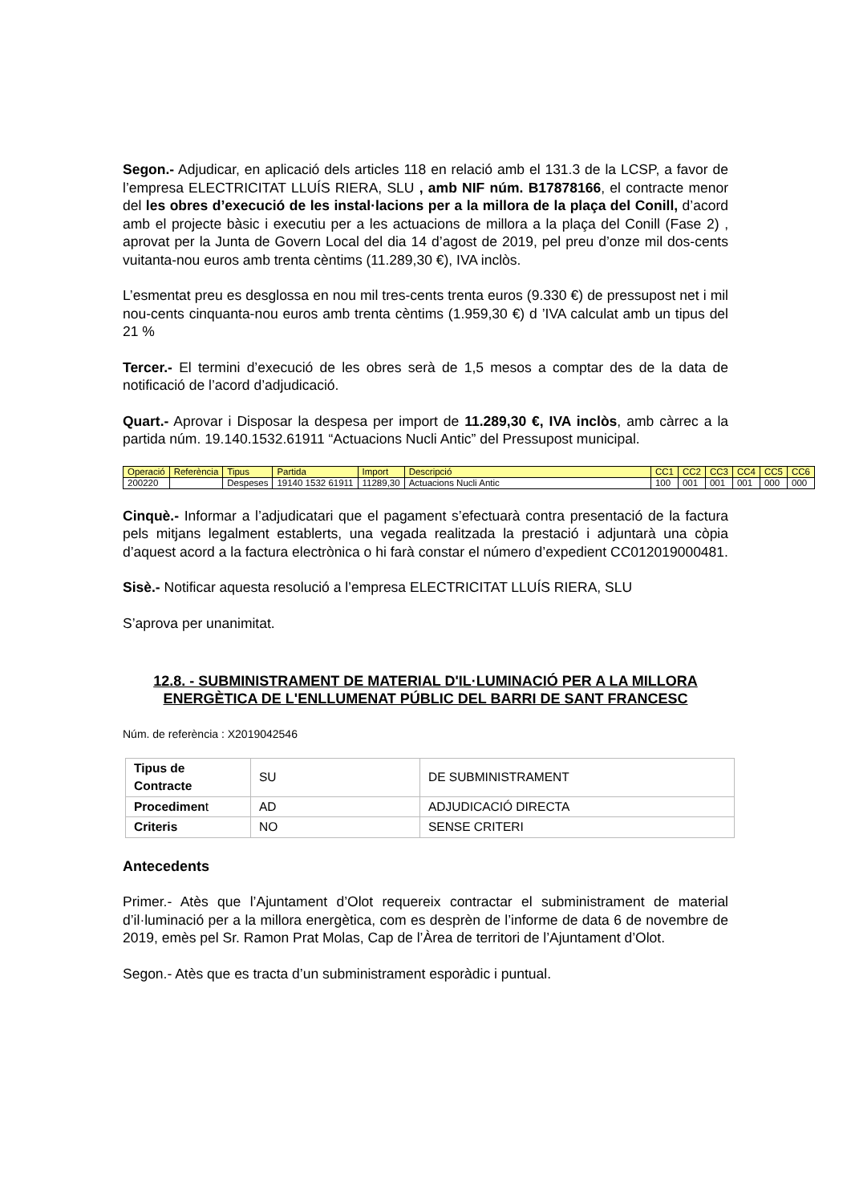Segon.- Adjudicar, en aplicació dels articles 118 en relació amb el 131.3 de la LCSP, a favor de l’empresa ELECTRICITAT LLUÍS RIERA, SLU , amb NIF núm. B17878166, el contracte menor del les obres d’execució de les instal·lacions per a la millora de la plaça del Conill, d’acord amb el projecte bàsic i executiu per a les actuacions de millora a la plaça del Conill (Fase 2) , aprovat per la Junta de Govern Local del dia 14 d’agost de 2019, pel preu d’onze mil dos-cents vuitanta-nou euros amb trenta cèntims (11.289,30 €), IVA inclòs.
L’esmentat preu es desglossa en nou mil tres-cents trenta euros (9.330 €) de pressupost net i mil nou-cents cinquanta-nou euros amb trenta cèntims (1.959,30 €) d ’IVA calculat amb un tipus del 21 %
Tercer.- El termini d’execució de les obres serà de 1,5 mesos a comptar des de la data de notificació de l’acord d’adjudicació.
Quart.- Aprovar i Disposar la despesa per import de 11.289,30 €, IVA inclòs, amb càrrec a la partida núm. 19.140.1532.61911 “Actuacions Nucli Antic” del Pressupost municipal.
| Operació | Referència | Tipus | Partida | Import | Descripció | CC1 | CC2 | CC3 | CC4 | CC5 | CC6 |
| 200220 | | Despeses | 19140 1532 61911 | 11289,30 | Actuacions Nucli Antic | 100 | 001 | 001 | 001 | 000 | 000 |
Cinquè.- Informar a l’adjudicatari que el pagament s’efectuarà contra presentació de la factura pels mitjans legalment establerts, una vegada realitzada la prestació i adjuntarà una còpia d’aquest acord a la factura electrònica o hi farà constar el número d’expedient CC012019000481.
Sisè.- Notificar aquesta resolució a l’empresa ELECTRICITAT LLUÍS RIERA, SLU
S’aprova per unanimitat.
12.8. - SUBMINISTRAMENT DE MATERIAL D'IL·LUMINACIÓ PER A LA MILLORA ENERGÈTICA DE L'ENLLUMENAT PÚBLIC DEL BARRI DE SANT FRANCESC
Núm. de referència : X2019042546
| Tipus de Contracte | SU | DE SUBMINISTRAMENT |
| Procedimen t | AD | ADJUDICACIÓ DIRECTA |
| Criteris | NO | SENSE CRITERI |
Antecedents
Primer.- Atès que l’Ajuntament d’Olot requereix contractar el subministrament de material d’il·luminació per a la millora energètica, com es desprèn de l’informe de data 6 de novembre de 2019, emès pel Sr. Ramon Prat Molas, Cap de l’Àrea de territori de l’Ajuntament d’Olot.
Segon.- Atès que es tracta d’un subministrament esporàdic i puntual.